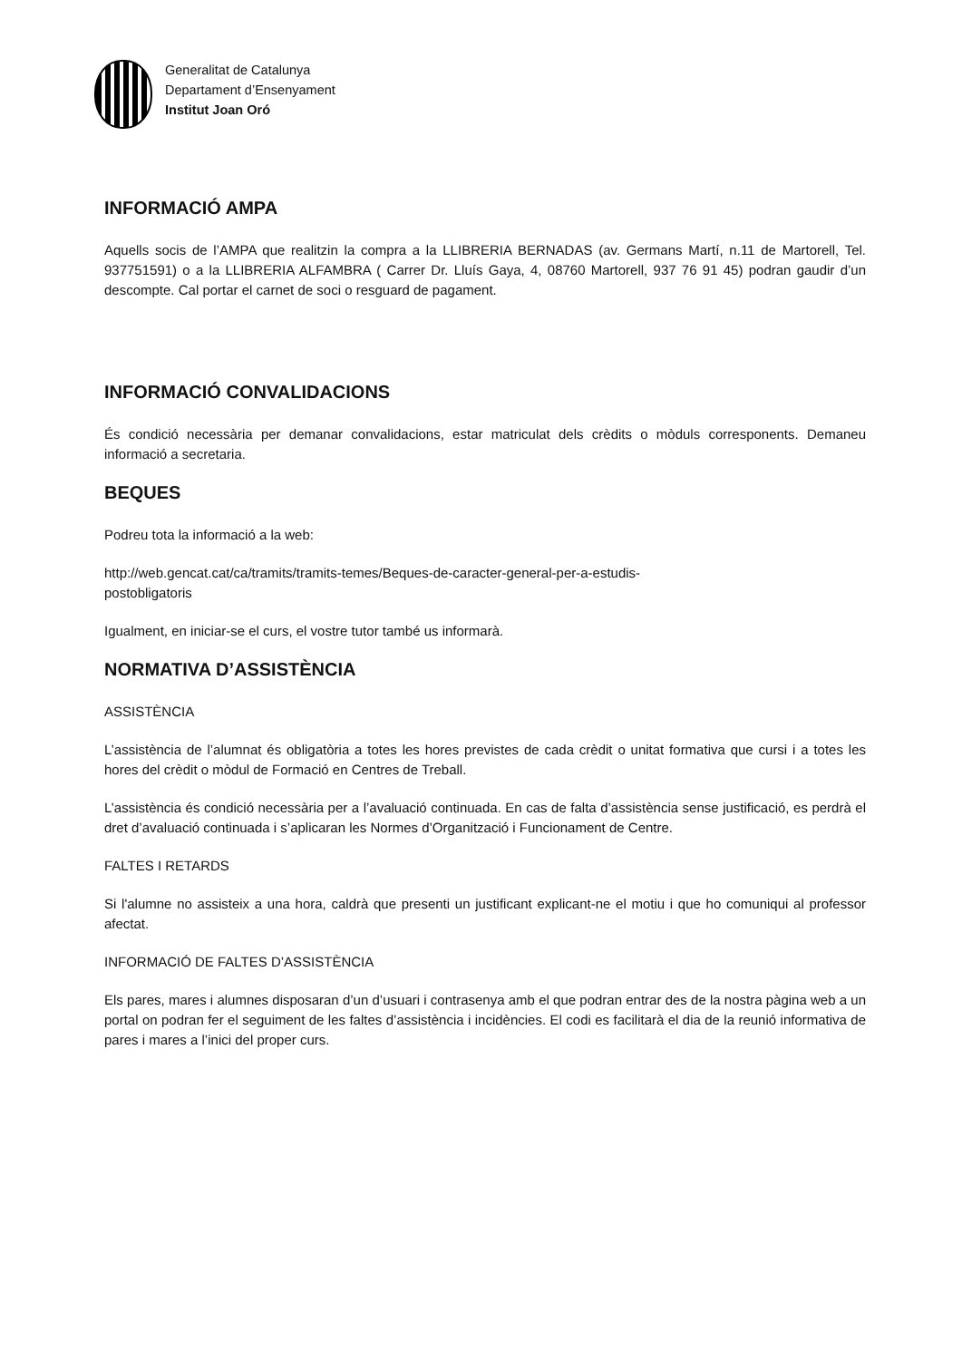Generalitat de Catalunya
Departament d’Ensenyament
Institut Joan Oró
INFORMACIÓ AMPA
Aquells socis de l’AMPA que realitzin la compra a la LLIBRERIA BERNADAS (av. Germans Martí, n.11 de Martorell, Tel. 937751591) o a la LLIBRERIA ALFAMBRA ( Carrer Dr. Lluís Gaya, 4, 08760 Martorell, 937 76 91 45) podran gaudir d’un descompte. Cal portar el carnet de soci o resguard de pagament.
INFORMACIÓ CONVALIDACIONS
És condició necessària per demanar convalidacions, estar matriculat dels crèdits o mòduls corresponents. Demaneu informació a secretaria.
BEQUES
Podreu tota la informació a la web:
http://web.gencat.cat/ca/tramits/tramits-temes/Beques-de-caracter-general-per-a-estudis-
postobligatoris
Igualment, en iniciar-se el curs, el vostre tutor també us informarà.
NORMATIVA D’ASSISTÈNCIA
ASSISTÈNCIA
L’assistència de l’alumnat és obligatòria a totes les hores previstes de cada crèdit o unitat formativa que cursi i a totes les hores del crèdit o mòdul de Formació en Centres de Treball.
L’assistència és condició necessària per a l’avaluació continuada. En cas de falta d’assistència sense justificació, es perdrà el dret d’avaluació continuada i s’aplicaran les Normes d’Organització i Funcionament de Centre.
FALTES I RETARDS
Si l'alumne no assisteix a una hora, caldrà que presenti un justificant explicant-ne el motiu i que ho comuniqui al professor afectat.
INFORMACIÓ DE FALTES D’ASSISTÈNCIA
Els pares, mares i alumnes disposaran d’un d’usuari i contrasenya amb el que podran entrar des de la nostra pàgina web a un portal on podran fer el seguiment de les faltes d’assistència i incidències. El codi es facilitarà el dia de la reunió informativa de pares i mares a l’inici del proper curs.